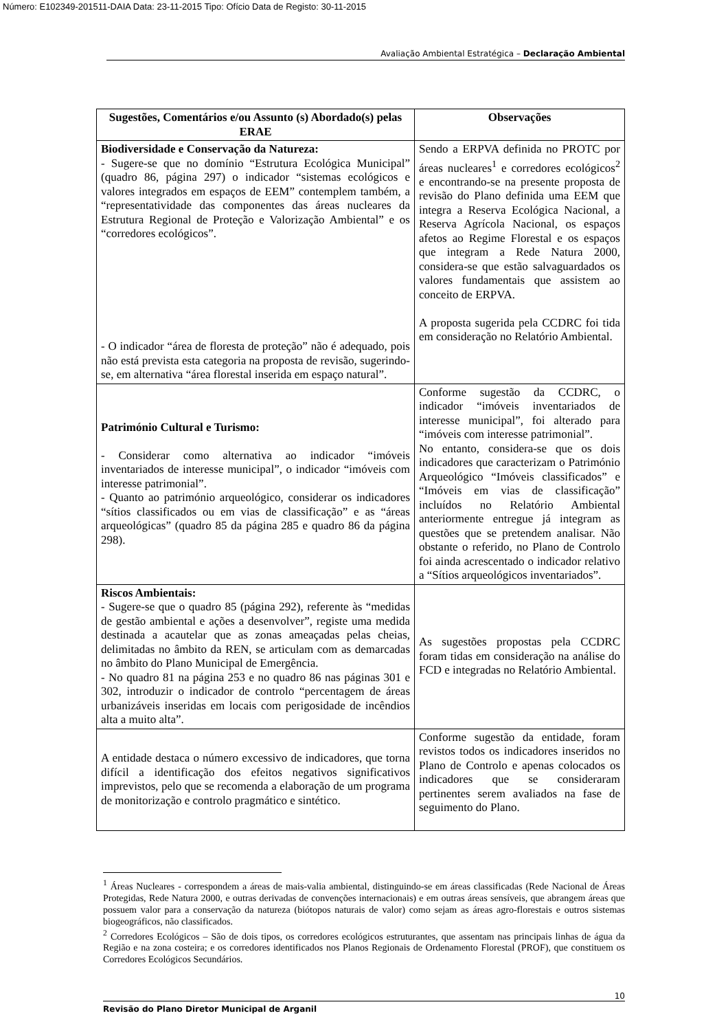Número: E102349-201511-DAIA Data: 23-11-2015 Tipo: Ofício Data de Registo: 30-11-2015
Avaliação Ambiental Estratégica – Declaração Ambiental
| Sugestões, Comentários e/ou Assunto (s) Abordado(s) pelas ERAE | Observações |
| --- | --- |
| Biodiversidade e Conservação da Natureza: - Sugere-se que no domínio “Estrutura Ecológica Municipal” (quadro 86, página 297) o indicador “sistemas ecológicos e valores integrados em espaços de EEM” contemplem também, a “representatividade das componentes das áreas nucleares da Estrutura Regional de Proteção e Valorização Ambiental” e os “corredores ecológicos”. - O indicador “área de floresta de proteção” não é adequado, pois não está prevista esta categoria na proposta de revisão, sugerindo-se, em alternativa “área florestal inserida em espaço natural”. | Sendo a ERPVA definida no PROTC por áreas nucleares<sup>1</sup> e corredores ecológicos<sup>2</sup> e encontrando-se na presente proposta de revisão do Plano definida uma EEM que integra a Reserva Ecológica Nacional, a Reserva Agrícola Nacional, os espaços afetos ao Regime Florestal e os espaços que integram a Rede Natura 2000, considera-se que estão salvaguardados os valores fundamentais que assistem ao conceito de ERPVA. A proposta sugerida pela CCDRC foi tida em consideração no Relatório Ambiental. |
| Património Cultural e Turismo: - Considerar como alternativa ao indicador “imóveis inventariados de interesse municipal”, o indicador “imóveis com interesse patrimonial”. - Quanto ao património arqueológico, considerar os indicadores “sítios classificados ou em vias de classificação” e as “áreas arqueológicas” (quadro 85 da página 285 e quadro 86 da página 298). | Conforme sugestão da CCDRC, o indicador “imóveis inventariados de interesse municipal”, foi alterado para “imóveis com interesse patrimonial”. No entanto, considera-se que os dois indicadores que caracterizam o Património Arqueológico “Imóveis classificados” e “Imóveis em vias de classificação” incluídos no Relatório Ambiental anteriormente entregue já integram as questões que se pretendem analisar. Não obstante o referido, no Plano de Controlo foi ainda acrescentado o indicador relativo a “Sítios arqueológicos inventariados”. |
| Riscos Ambientais: - Sugere-se que o quadro 85 (página 292), referente às “medidas de gestão ambiental e ações a desenvolver”, registe uma medida destinada a acautelar que as zonas ameaçadas pelas cheias, delimitadas no âmbito da REN, se articulam com as demarcadas no âmbito do Plano Municipal de Emergência. - No quadro 81 na página 253 e no quadro 86 nas páginas 301 e 302, introduzir o indicador de controlo “percentagem de áreas urbanizáveis inseridas em locais com perigosidade de incêndios alta a muito alta”. | As sugestões propostas pela CCDRC foram tidas em consideração na análise do FCD e integradas no Relatório Ambiental. |
| A entidade destaca o número excessivo de indicadores, que torna difícil a identificação dos efeitos negativos significativos imprevistos, pelo que se recomenda a elaboração de um programa de monitorização e controlo pragmático e sintético. | Conforme sugestão da entidade, foram revistos todos os indicadores inseridos no Plano de Controlo e apenas colocados os indicadores que se consideraram pertinentes serem avaliados na fase de seguimento do Plano. |
<sup>1</sup> Áreas Nucleares - correspondem a áreas de mais-valia ambiental, distinguindo-se em áreas classificadas (Rede Nacional de Áreas Protegidas, Rede Natura 2000, e outras derivadas de convenções internacionais) e em outras áreas sensíveis, que abrangem áreas que possuem valor para a conservação da natureza (biótopos naturais de valor) como sejam as áreas agro-florestais e outros sistemas biogeográficos, não classificados.
<sup>2</sup> Corredores Ecológicos – São de dois tipos, os corredores ecológicos estruturantes, que assentam nas principais linhas de água da Região e na zona costeira; e os corredores identificados nos Planos Regionais de Ordenamento Florestal (PROF), que constituem os Corredores Ecológicos Secundários.
10
Revisão do Plano Diretor Municipal de Arganil